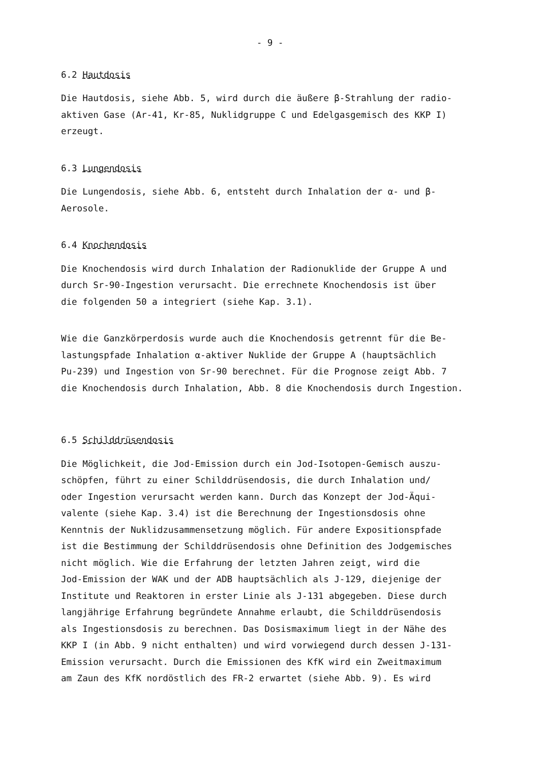- 9 -
6.2 Hautdosis
Die Hautdosis, siehe Abb. 5, wird durch die äußere β-Strahlung der radio-
aktiven Gase (Ar-41, Kr-85, Nuklidgruppe C und Edelgasgemisch des KKP I)
erzeugt.
6.3 Lungendosis
Die Lungendosis, siehe Abb. 6, entsteht durch Inhalation der α- und β-
Aerosole.
6.4 Knochendosis
Die Knochendosis wird durch Inhalation der Radionuklide der Gruppe A und
durch Sr-90-Ingestion verursacht. Die errechnete Knochendosis ist über
die folgenden 50 a integriert (siehe Kap. 3.1).
Wie die Ganzkörperdosis wurde auch die Knochendosis getrennt für die Be-
lastungspfade Inhalation α-aktiver Nuklide der Gruppe A (hauptsächlich
Pu-239) und Ingestion von Sr-90 berechnet. Für die Prognose zeigt Abb. 7
die Knochendosis durch Inhalation, Abb. 8 die Knochendosis durch Ingestion.
6.5 Schilddrüsendosis
Die Möglichkeit, die Jod-Emission durch ein Jod-Isotopen-Gemisch auszu-
schöpfen, führt zu einer Schilddrüsendosis, die durch Inhalation und/
oder Ingestion verursacht werden kann. Durch das Konzept der Jod-Äqui-
valente (siehe Kap. 3.4) ist die Berechnung der Ingestionsdosis ohne
Kenntnis der Nuklidzusammensetzung möglich. Für andere Expositionspfade
ist die Bestimmung der Schilddrüsendosis ohne Definition des Jodgemisches
nicht möglich. Wie die Erfahrung der letzten Jahren zeigt, wird die
Jod-Emission der WAK und der ADB hauptsächlich als J-129, diejenige der
Institute und Reaktoren in erster Linie als J-131 abgegeben. Diese durch
langjährige Erfahrung begründete Annahme erlaubt, die Schilddrüsendosis
als Ingestionsdosis zu berechnen. Das Dosismaximum liegt in der Nähe des
KKP I (in Abb. 9 nicht enthalten) und wird vorwiegend durch dessen J-131-
Emission verursacht. Durch die Emissionen des KfK wird ein Zweitmaximum
am Zaun des KfK nordöstlich des FR-2 erwartet (siehe Abb. 9). Es wird